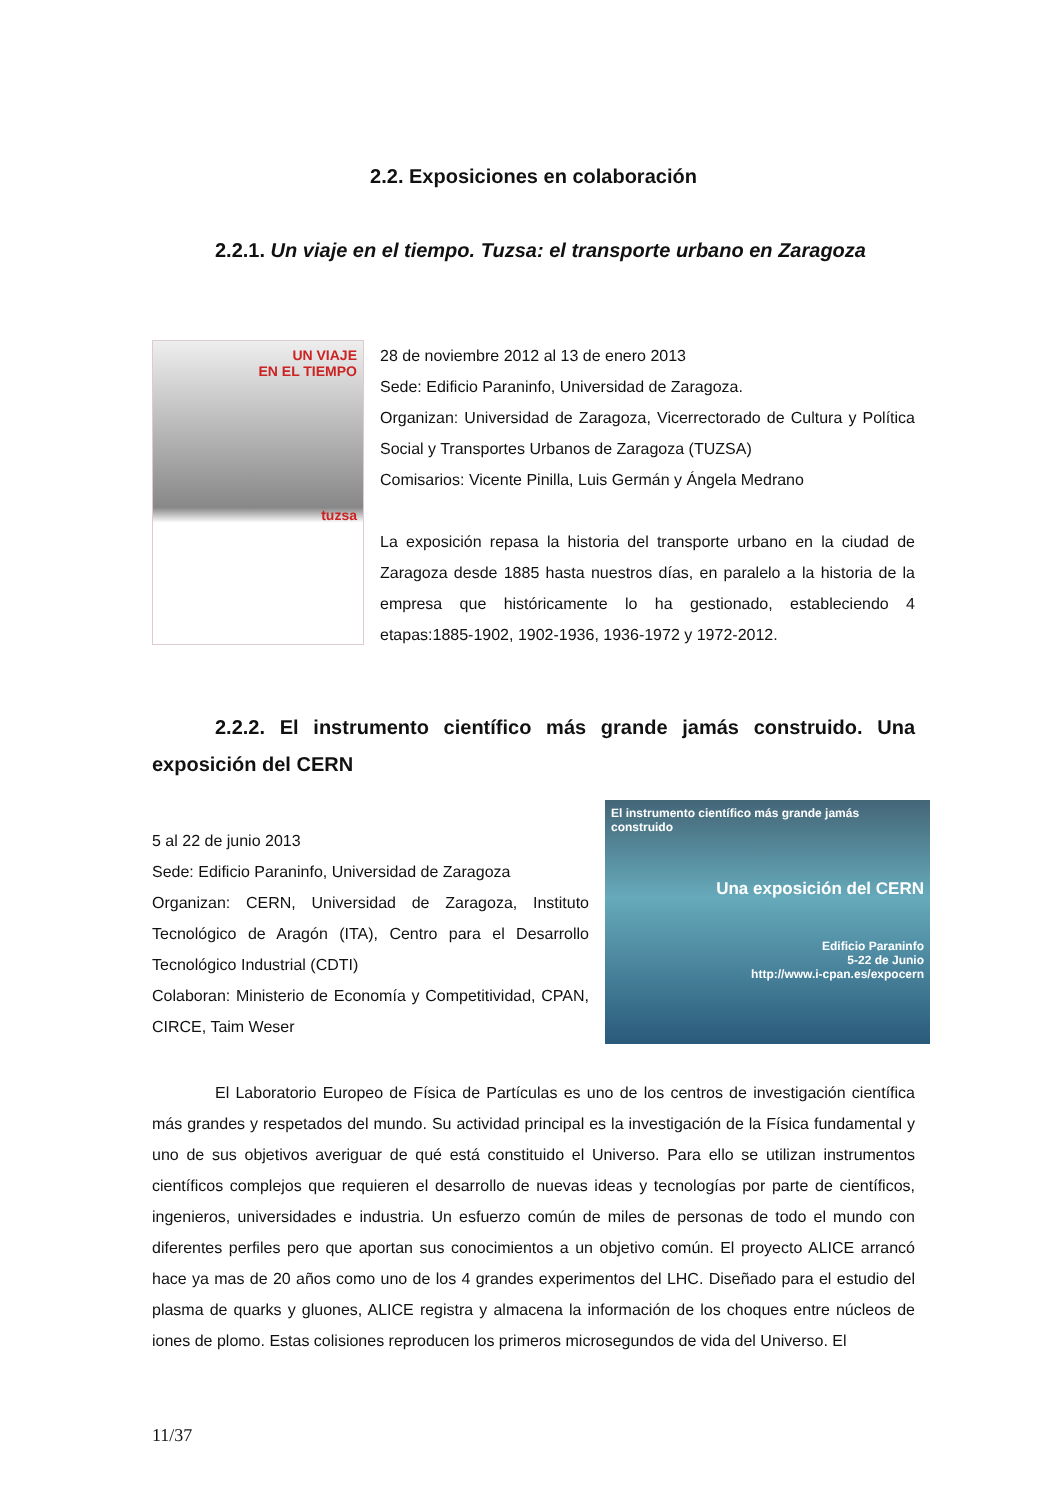2.2. Exposiciones en colaboración
2.2.1. Un viaje en el tiempo. Tuzsa: el transporte urbano en Zaragoza
UN VIAJE
EN EL TIEMPO
tuzsa
28 de noviembre 2012 al 13 de enero 2013
Sede: Edificio Paraninfo, Universidad de Zaragoza.
Organizan: Universidad de Zaragoza, Vicerrectorado de Cultura y Política Social y Transportes Urbanos de Zaragoza (TUZSA)
Comisarios: Vicente Pinilla, Luis Germán y Ángela Medrano
La exposición repasa la historia del transporte urbano en la ciudad de Zaragoza desde 1885 hasta nuestros días, en paralelo a la historia de la empresa que históricamente lo ha gestionado, estableciendo 4 etapas:1885-1902, 1902-1936, 1936-1972 y 1972-2012.
2.2.2. El instrumento científico más grande jamás construido. Una exposición del CERN
5 al 22 de junio 2013
Sede: Edificio Paraninfo, Universidad de Zaragoza
Organizan: CERN, Universidad de Zaragoza, Instituto Tecnológico de Aragón (ITA), Centro para el Desarrollo Tecnológico Industrial (CDTI)
Colaboran: Ministerio de Economía y Competitividad, CPAN, CIRCE, Taim Weser
El instrumento científico más grande jamás construido
Una exposición del CERN
Edificio Paraninfo
5-22 de Junio
http://www.i-cpan.es/expocern
El Laboratorio Europeo de Física de Partículas es uno de los centros de investigación científica más grandes y respetados del mundo. Su actividad principal es la investigación de la Física fundamental y uno de sus objetivos averiguar de qué está constituido el Universo. Para ello se utilizan instrumentos científicos complejos que requieren el desarrollo de nuevas ideas y tecnologías por parte de científicos, ingenieros, universidades e industria. Un esfuerzo común de miles de personas de todo el mundo con diferentes perfiles pero que aportan sus conocimientos a un objetivo común. El proyecto ALICE arrancó hace ya mas de 20 años como uno de los 4 grandes experimentos del LHC. Diseñado para el estudio del plasma de quarks y gluones, ALICE registra y almacena la información de los choques entre núcleos de iones de plomo. Estas colisiones reproducen los primeros microsegundos de vida del Universo. El
11/37